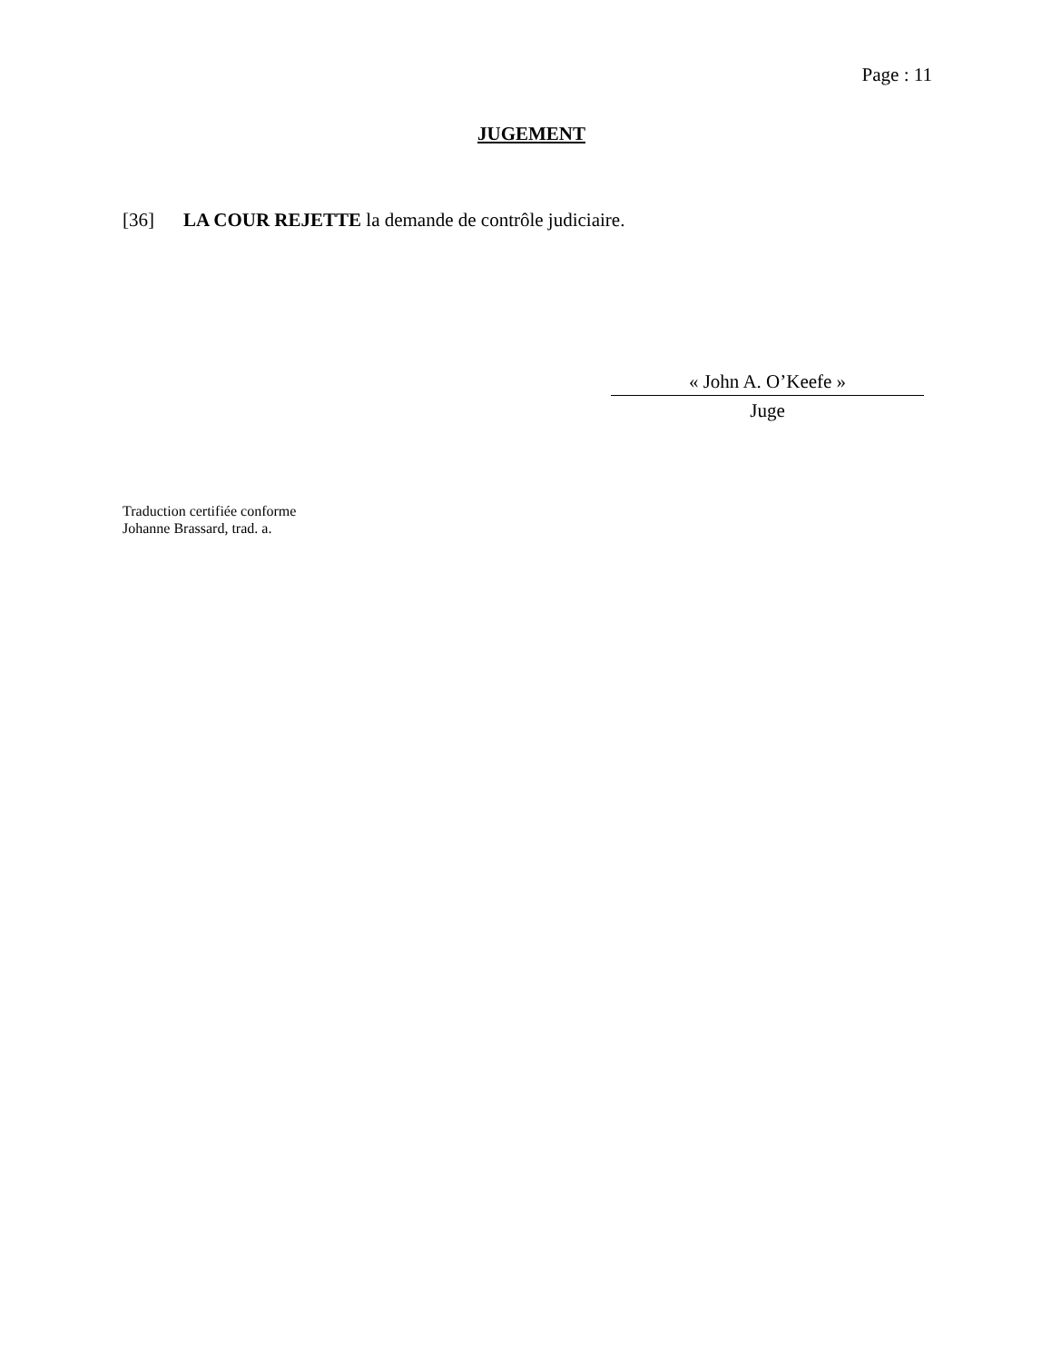Page : 11
JUGEMENT
[36] LA COUR REJETTE la demande de contrôle judiciaire.
« John A. O’Keefe »
Juge
Traduction certifiée conforme
Johanne Brassard, trad. a.